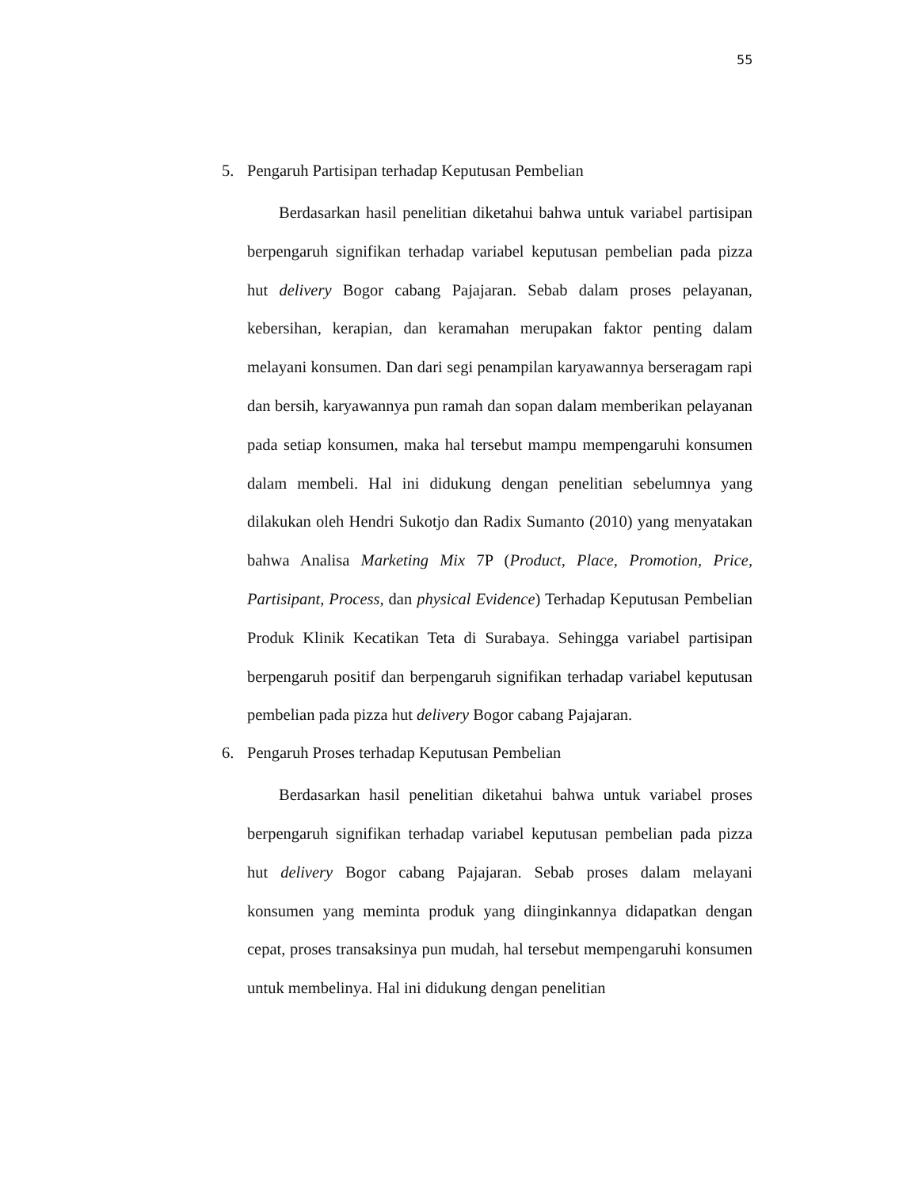55
5. Pengaruh Partisipan terhadap Keputusan Pembelian
Berdasarkan hasil penelitian diketahui bahwa untuk variabel partisipan berpengaruh signifikan terhadap variabel keputusan pembelian pada pizza hut delivery Bogor cabang Pajajaran. Sebab dalam proses pelayanan, kebersihan, kerapian, dan keramahan merupakan faktor penting dalam melayani konsumen. Dan dari segi penampilan karyawannya berseragam rapi dan bersih, karyawannya pun ramah dan sopan dalam memberikan pelayanan pada setiap konsumen, maka hal tersebut mampu mempengaruhi konsumen dalam membeli. Hal ini didukung dengan penelitian sebelumnya yang dilakukan oleh Hendri Sukotjo dan Radix Sumanto (2010) yang menyatakan bahwa Analisa Marketing Mix 7P (Product, Place, Promotion, Price, Partisipant, Process, dan physical Evidence) Terhadap Keputusan Pembelian Produk Klinik Kecatikan Teta di Surabaya. Sehingga variabel partisipan berpengaruh positif dan berpengaruh signifikan terhadap variabel keputusan pembelian pada pizza hut delivery Bogor cabang Pajajaran.
6. Pengaruh Proses terhadap Keputusan Pembelian
Berdasarkan hasil penelitian diketahui bahwa untuk variabel proses berpengaruh signifikan terhadap variabel keputusan pembelian pada pizza hut delivery Bogor cabang Pajajaran. Sebab proses dalam melayani konsumen yang meminta produk yang diinginkannya didapatkan dengan cepat, proses transaksinya pun mudah, hal tersebut mempengaruhi konsumen untuk membelinya. Hal ini didukung dengan penelitian